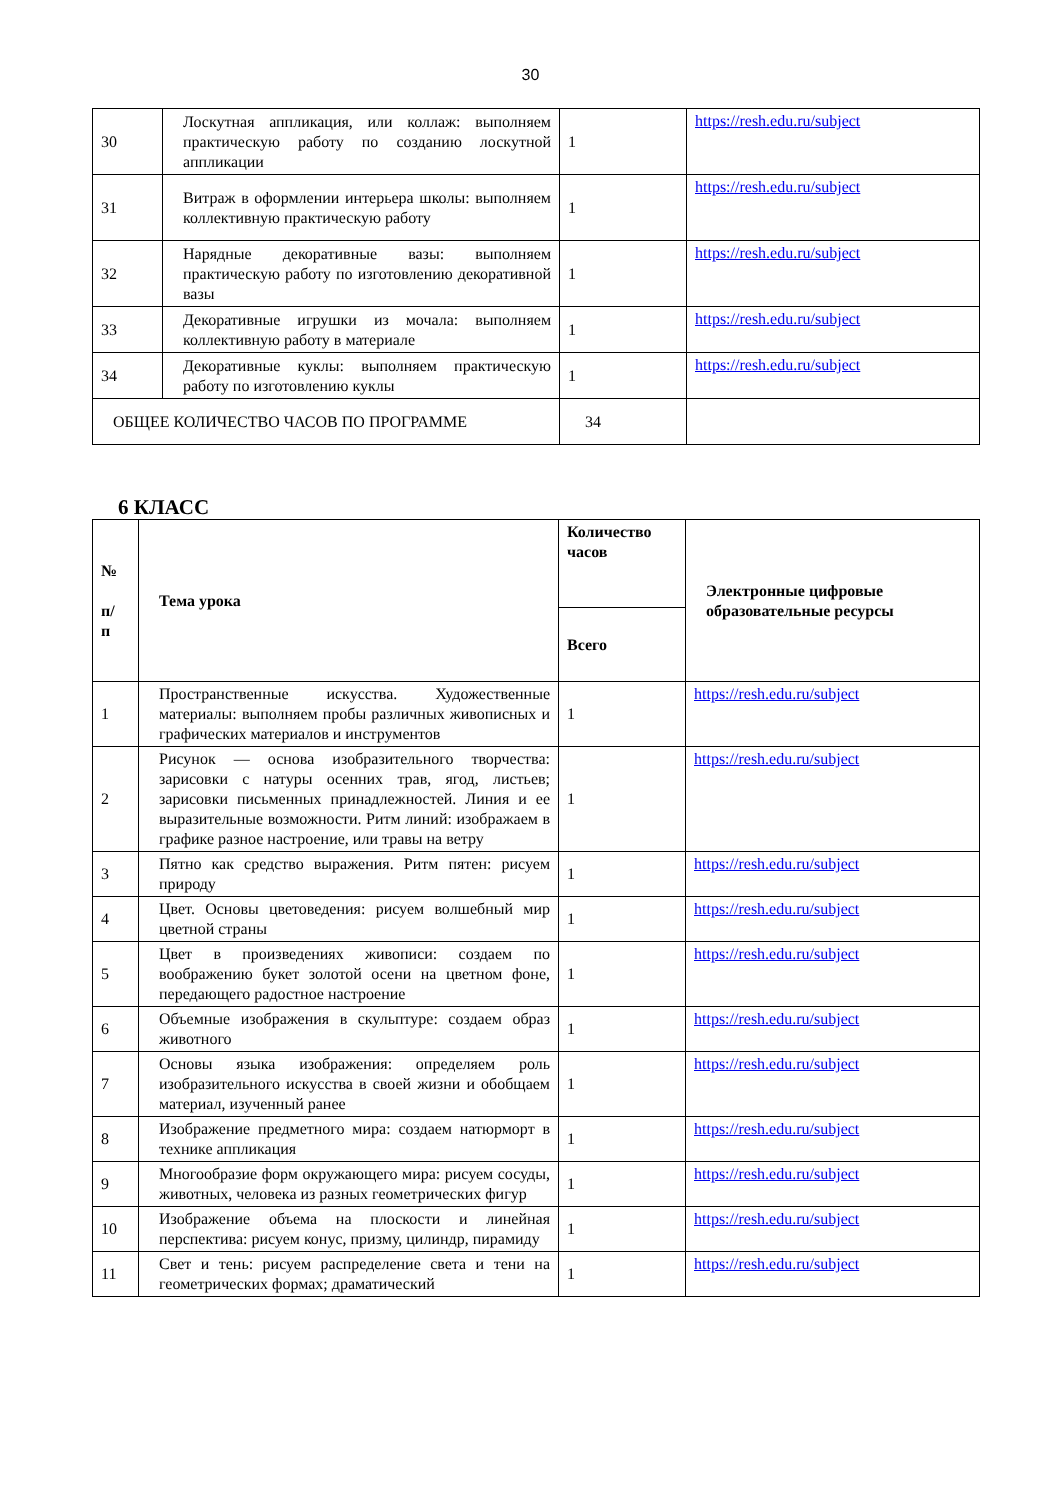30
| 30 | Лоскутная аппликация, или коллаж: выполняем практическую работу по созданию лоскутной аппликации | 1 | https://resh.edu.ru/subject |
| 31 | Витраж в оформлении интерьера школы: выполняем коллективную практическую работу | 1 | https://resh.edu.ru/subject |
| 32 | Нарядные декоративные вазы: выполняем практическую работу по изготовлению декоративной вазы | 1 | https://resh.edu.ru/subject |
| 33 | Декоративные игрушки из мочала: выполняем коллективную работу в материале | 1 | https://resh.edu.ru/subject |
| 34 | Декоративные куклы: выполняем практическую работу по изготовлению куклы | 1 | https://resh.edu.ru/subject |
| ОБЩЕЕ КОЛИЧЕСТВО ЧАСОВ ПО ПРОГРАММЕ | | 34 | |
6 КЛАСС
| № п/ п | Тема урока | Количество часов | Электронные цифровые образовательные ресурсы |
| --- | --- | --- | --- |
| | | Всего | |
| 1 | Пространственные искусства. Художественные материалы: выполняем пробы различных живописных и графических материалов и инструментов | 1 | https://resh.edu.ru/subject |
| 2 | Рисунок — основа изобразительного творчества: зарисовки с натуры осенних трав, ягод, листьев; зарисовки письменных принадлежностей. Линия и ее выразительные возможности. Ритм линий: изображаем в графике разное настроение, или травы на ветру | 1 | https://resh.edu.ru/subject |
| 3 | Пятно как средство выражения. Ритм пятен: рисуем природу | 1 | https://resh.edu.ru/subject |
| 4 | Цвет. Основы цветоведения: рисуем волшебный мир цветной страны | 1 | https://resh.edu.ru/subject |
| 5 | Цвет в произведениях живописи: создаем по воображению букет золотой осени на цветном фоне, передающего радостное настроение | 1 | https://resh.edu.ru/subject |
| 6 | Объемные изображения в скульптуре: создаем образ животного | 1 | https://resh.edu.ru/subject |
| 7 | Основы языка изображения: определяем роль изобразительного искусства в своей жизни и обобщаем материал, изученный ранее | 1 | https://resh.edu.ru/subject |
| 8 | Изображение предметного мира: создаем натюрморт в технике аппликация | 1 | https://resh.edu.ru/subject |
| 9 | Многообразие форм окружающего мира: рисуем сосуды, животных, человека из разных геометрических фигур | 1 | https://resh.edu.ru/subject |
| 10 | Изображение объема на плоскости и линейная перспектива: рисуем конус, призму, цилиндр, пирамиду | 1 | https://resh.edu.ru/subject |
| 11 | Свет и тень: рисуем распределение света и тени на геометрических формах; драматический | 1 | https://resh.edu.ru/subject |